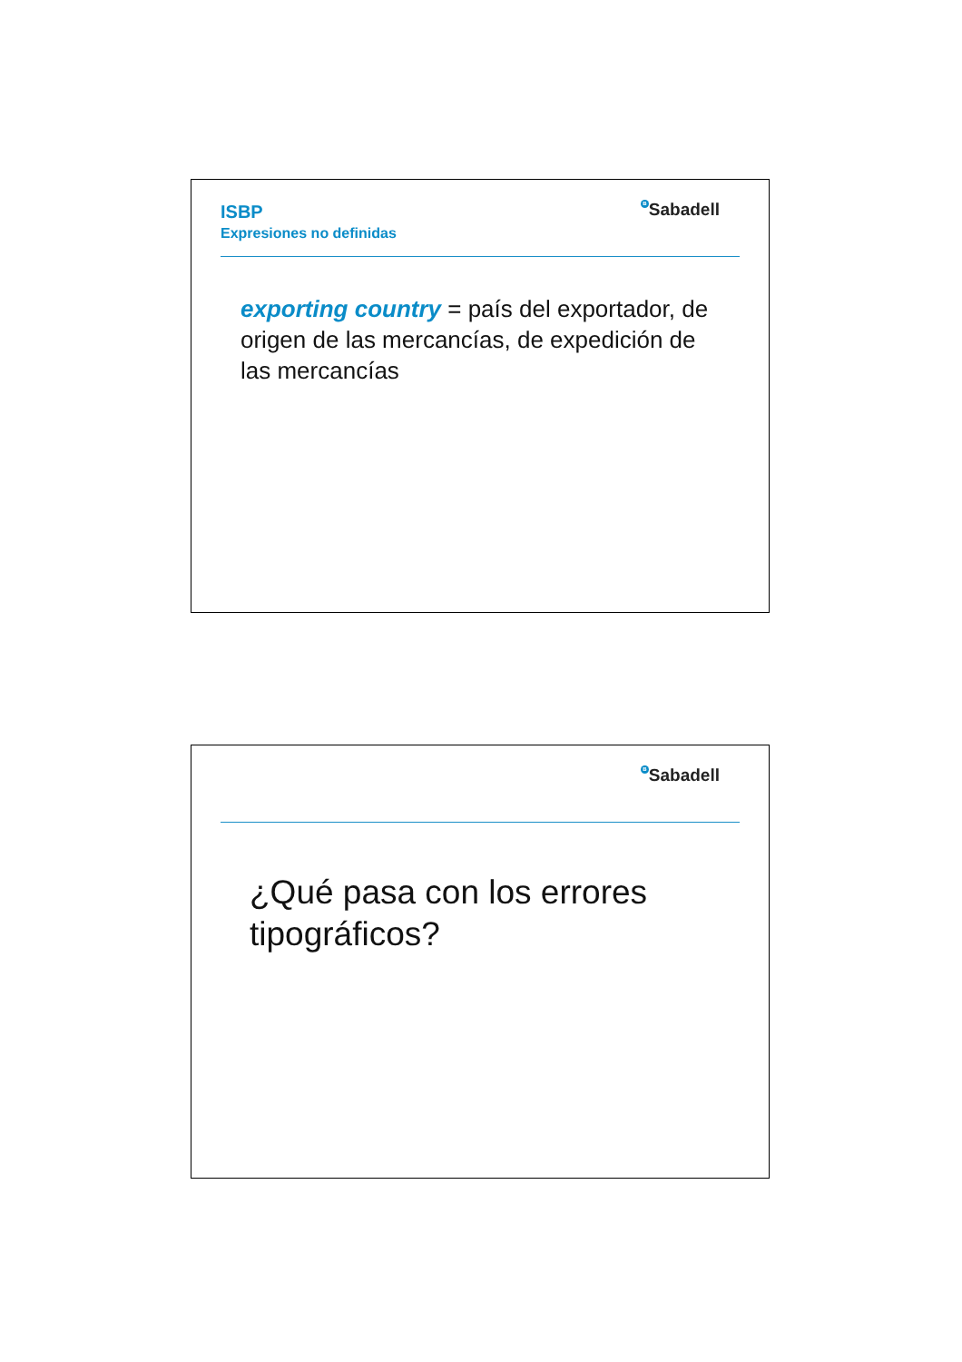ISBP
Expresiones no definidas
B Sabadell
exporting country = país del exportador, de origen de las mercancías, de expedición de las mercancías
B Sabadell
¿Qué pasa con los errores tipográficos?